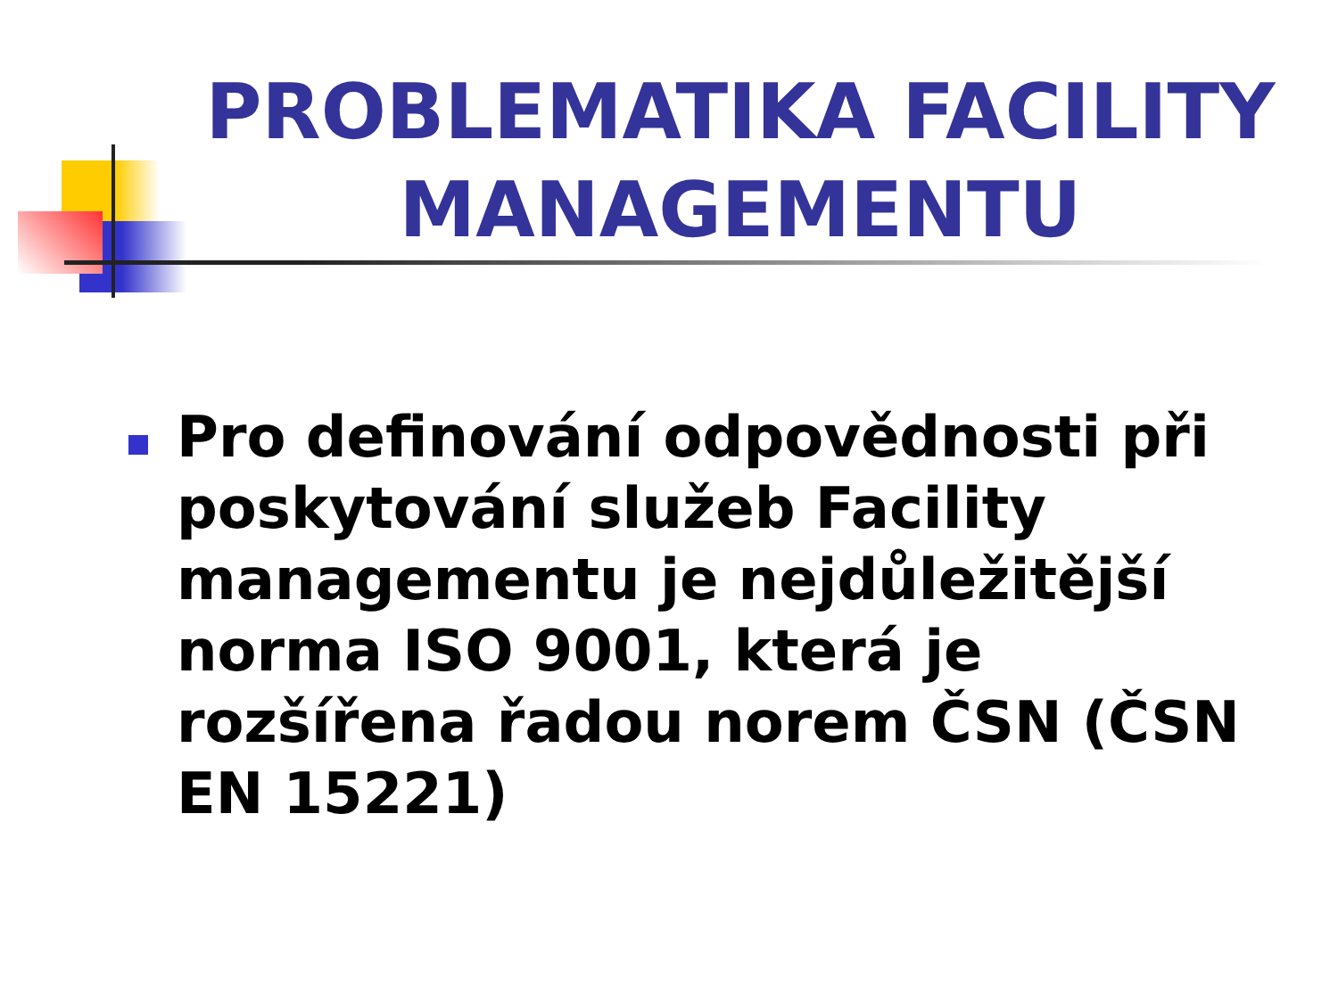PROBLEMATIKA FACILITY MANAGEMENTU
Pro definování odpovědnosti při poskytování služeb Facility managementu je nejdůležitější norma ISO 9001, která je rozšířena řadou norem ČSN (ČSN EN 15221)